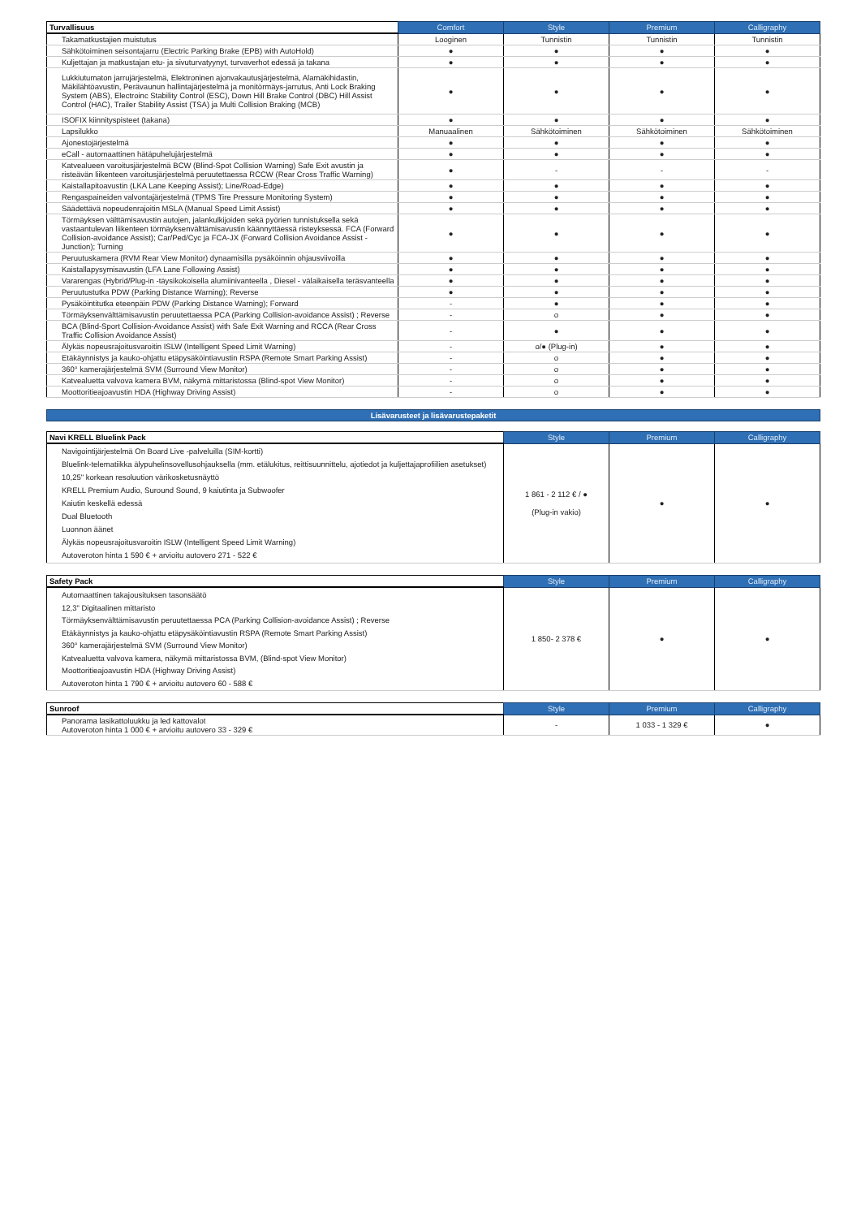| Turvallisuus | Comfort | Style | Premium | Calligraphy |
| --- | --- | --- | --- | --- |
| Takamatkustajien muistutus | Looginen | Tunnistin | Tunnistin | Tunnistin |
| Sähkötoiminen seisontajarru (Electric Parking Brake (EPB) with AutoHold) | ● | ● | ● | ● |
| Kuljettajan ja matkustajan etu- ja sivuturvatyynyt, turvaverhot edessä ja takana | ● | ● | ● | ● |
| Lukkiutumaton jarrujärjestelmä, Elektroninen ajonvakautusjärjestelmä, Alamäkihidastin, Mäkilähtöavustin, Perävaunun hallintajärjestelmä ja monitörmäys-jarrutus, Anti Lock Braking System (ABS), Electroinc Stability Control (ESC), Down Hill Brake Control (DBC) Hill Assist Control (HAC), Trailer Stability Assist (TSA) ja Multi Collision Braking (MCB) | ● | ● | ● | ● |
| ISOFIX kiinnityspisteet (takana) | ● | ● | ● | ● |
| Lapsilukko | Manuaalinen | Sähkötoiminen | Sähkötoiminen | Sähkötoiminen |
| Ajonestojärjestelmä | ● | ● | ● | ● |
| eCall - automaattinen hätäpuhelujärjestelmä | ● | ● | ● | ● |
| Katvealueen varoitusjärjestelmä BCW (Blind-Spot Collision Warning) Safe Exit avustin ja risteävän liikenteen varoitusjärjestelmä peruutettaessa RCCW (Rear Cross Traffic Warning) | ● | - | - | - |
| Kaistallapitoavustin (LKA Lane Keeping Assist); Line/Road-Edge) | ● | ● | ● | ● |
| Rengaspaineiden valvontajärjestelmä (TPMS Tire Pressure Monitoring System) | ● | ● | ● | ● |
| Säädettävä nopeudenrajoitin MSLA (Manual Speed Limit Assist) | ● | ● | ● | ● |
| Törmäyksen välttämisavustin autojen, jalankulkijoiden sekä pyörien tunnistuksella sekä vastaantulevan liikenteen törmäyksenvälttämisavustin käännyttäessä risteyksessä. FCA (Forward Collision-avoidance Assist); Car/Ped/Cyc ja FCA-JX (Forward Collision Avoidance Assist - Junction); Turning | ● | ● | ● | ● |
| Peruutuskamera (RVM Rear View Monitor) dynaamisilla pysäköinnin ohjausviivoilla | ● | ● | ● | ● |
| Kaistallapysymisavustin (LFA Lane Following Assist) | ● | ● | ● | ● |
| Vararengas (Hybrid/Plug-in -täysikokoisella alumiinivanteella , Diesel - välaikaisella teräsvanteella | ● | ● | ● | ● |
| Peruutustutka PDW (Parking Distance Warning); Reverse | ● | ● | ● | ● |
| Pysäköintitutka eteenpäin PDW (Parking Distance Warning); Forward | - | ● | ● | ● |
| Törmäyksenvälttämisavustin peruutettaessa PCA (Parking Collision-avoidance Assist) ; Reverse | - | o | ● | ● |
| BCA (Blind-Sport Collision-Avoidance Assist) with Safe Exit Warning and RCCA (Rear Cross Traffic Collision Avoidance Assist) | - | ● | ● | ● |
| Älykäs nopeusrajoitusvaroitin ISLW (Intelligent Speed Limit Warning) | - | o/● (Plug-in) | ● | ● |
| Etäkäynnistys ja kauko-ohjattu etäpysäköintiavustin RSPA (Remote Smart Parking Assist) | - | o | ● | ● |
| 360° kamerajärjestelmä SVM (Surround View Monitor) | - | o | ● | ● |
| Katvealuetta valvova kamera BVM, näkymä mittaristossa (Blind-spot View Monitor) | - | o | ● | ● |
| Moottoritieajoavustin HDA (Highway Driving Assist) | - | o | ● | ● |
Lisävarusteet ja lisävarustepaketit
| Navi KRELL Bluelink Pack | Style | Premium | Calligraphy |
| --- | --- | --- | --- |
| Navigointijärjestelmä On Board Live -palveluilla (SIM-kortti) Bluelink-telematiikka älypuhelinsovellusohjauksella (mm. etälukitus, reittisuunnittelu, ajotiedot ja kuljettajaprofiilien asetukset) 10,25" korkean resoluution värikosketusnäyttö KRELL Premium Audio, Suround Sound, 9 kaiutinta ja Subwoofer Kaiutin keskellä edessä Dual Bluetooth Luonnon äänet Älykäs nopeusrajoitusvaroitin ISLW (Intelligent Speed Limit Warning) Autoveroton hinta 1 590 € + arvioitu autovero 271 - 522 € | 1 861 - 2 112 € / ● (Plug-in vakio) | ● | ● |
| Safety Pack | Style | Premium | Calligraphy |
| --- | --- | --- | --- |
| Automaattinen takajousituksen tasonsäätö 12,3" Digitaalinen mittaristo Törmäyksenvälttämisavustin peruutettaessa PCA (Parking Collision-avoidance Assist) ; Reverse Etäkäynnistys ja kauko-ohjattu etäpysäköintiavustin RSPA (Remote Smart Parking Assist) 360° kamerajärjestelmä SVM (Surround View Monitor) Katvealuetta valvova kamera, näkymä mittaristossa BVM, (Blind-spot View Monitor) Moottoritieajoavustin HDA (Highway Driving Assist) Autoveroton hinta 1 790 € + arvioitu autovero 60 - 588 € | 1 850- 2 378 € | ● | ● |
| Sunroof | Style | Premium | Calligraphy |
| --- | --- | --- | --- |
| Panorama lasikattoluukku ja led kattovalot Autoveroton hinta 1 000 € + arvioitu autovero 33 - 329 € | - | 1 033 - 1 329 € | ● |